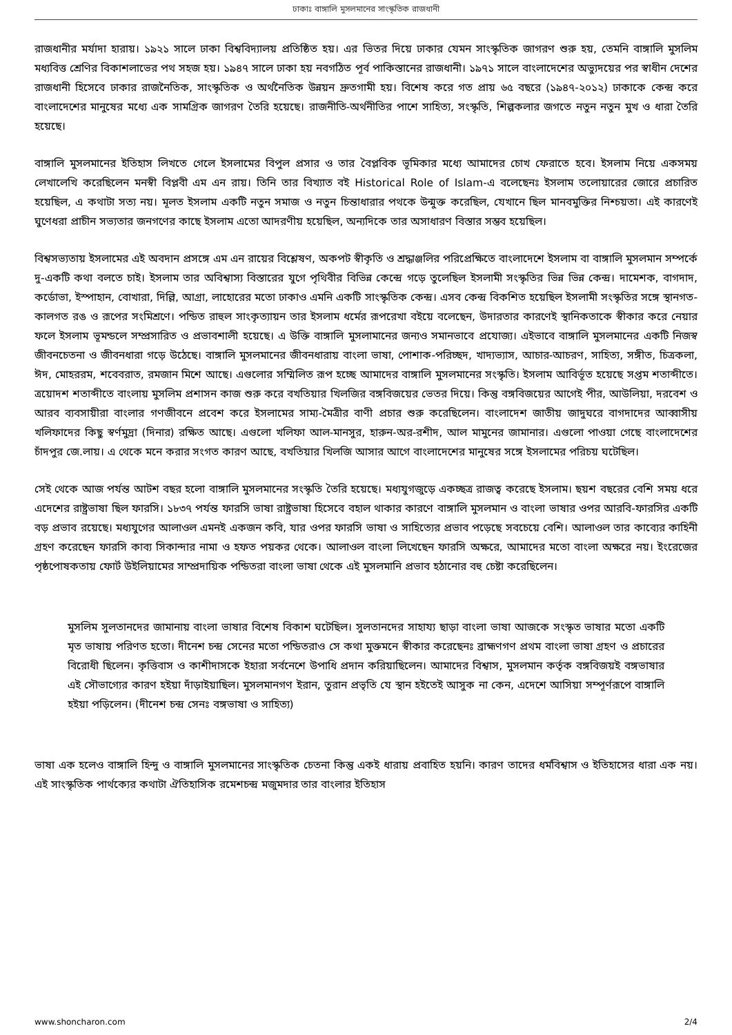ঢাকাঃ বাঙ্গালি মুসলমানের সাংস্কৃতিক রাজধানী
রাজধানীর মর্যাদা হারায়। ১৯২১ সালে ঢাকা বিশ্ববিদ্যালয় প্রতিষ্ঠিত হয়। এর ভিতর দিয়ে ঢাকার যেমন সাংস্কৃতিক জাগরণ শুরু হয়, তেমনি বাঙ্গালি মুসলিম মধ্যবিত্ত শ্রেণির বিকাশলাভের পথ সহজ হয়। ১৯৪৭ সালে ঢাকা হয় নবগঠিত পূর্ব পাকিস্তানের রাজধানী। ১৯৭১ সালে বাংলাদেশের অভ্যুদয়ের পর স্বাধীন দেশের রাজধানী হিসেবে ঢাকার রাজনৈতিক, সাংস্কৃতিক ও অর্থনৈতিক উন্নয়ন দ্রুতগামী হয়। বিশেষ করে গত প্রায় ৬৫ বছরে (১৯৪৭-২০১২) ঢাকাকে কেন্দ্র করে বাংলাদেশের মানুষের মধ্যে এক সামগ্রিক জাগরণ তৈরি হয়েছে। রাজনীতি-অর্থনীতির পাশে সাহিত্য, সংস্কৃতি, শিল্পকলার জগতে নতুন নতুন মুখ ও ধারা তৈরি হয়েছে।
বাঙ্গালি মুসলমানের ইতিহাস লিখতে গেলে ইসলামের বিপুল প্রসার ও তার বৈপ্লবিক ভূমিকার মধ্যে আমাদের চোখ ফেরাতে হবে। ইসলাম নিয়ে একসময় লেখালেখি করেছিলেন মনস্বী বিপ্লবী এম এন রায়। তিনি তার বিখ্যাত বই Historical Role of Islam-এ বলেছেনঃ ইসলাম তলোয়ারের জোরে প্রচারিত হয়েছিল, এ কথাটা সত্য নয়। মূলত ইসলাম একটি নতুন সমাজ ও নতুন চিন্তাধারার পথকে উন্মুক্ত করেছিল, যেখানে ছিল মানবমুক্তির নিশ্চয়তা। এই কারণেই ঘুণেধরা প্রাচীন সভ্যতার জনগণের কাছে ইসলাম এতো আদরণীয় হয়েছিল, অন্যদিকে তার অসাধারণ বিস্তার সম্ভব হয়েছিল।
বিশ্বসভ্যতায় ইসলামের এই অবদান প্রসঙ্গে এম এন রায়ের বিশ্লেষণ, অকপট স্বীকৃতি ও শ্রদ্ধাঞ্জলির পরিপ্রেক্ষিতে বাংলাদেশে ইসলাম বা বাঙ্গালি মুসলমান সম্পর্কে দু-একটি কথা বলতে চাই। ইসলাম তার অবিশ্বাস্য বিস্তারের যুগে পৃথিবীর বিভিন্ন কেন্দ্রে গড়ে তুলেছিল ইসলামী সংস্কৃতির ভিন্ন ভিন্ন কেন্দ্র। দামেশক, বাগদাদ, কর্ডোভা, ইস্পাহান, বোখারা, দিল্লি, আগ্রা, লাহোরের মতো ঢাকাও এমনি একটি সাংস্কৃতিক কেন্দ্র। এসব কেন্দ্র বিকশিত হয়েছিল ইসলামী সংস্কৃতির সঙ্গে স্থানগত-কালগত রঙ ও রূপের সংমিশ্রণে। পন্ডিত রাহুল সাংকৃত্যায়ন তার ইসলাম ধর্মের রূপরেখা বইয়ে বলেছেন, উদারতার কারণেই স্থানিকতাকে স্বীকার করে নেয়ার ফলে ইসলাম ভূমন্ডলে সম্প্রসারিত ও প্রভাবশালী হয়েছে। এ উক্তি বাঙ্গালি মুসলামানের জন্যও সমানভাবে প্রযোজ্য। এইভাবে বাঙ্গালি মুসলমানের একটি নিজস্ব জীবনচেতনা ও জীবনধারা গড়ে উঠেছে। বাঙ্গালি মুসলমানের জীবনধারায় বাংলা ভাষা, পোশাক-পরিচ্ছদ, খাদ্যভ্যাস, আচার-আচরণ, সাহিত্য, সঙ্গীত, চিত্রকলা, ঈদ, মোহররম, শবেবরাত, রমজান মিশে আছে। এগুলোর সম্মিলিত রূপ হচ্ছে আমাদের বাঙ্গালি মুসলমানের সংস্কৃতি। ইসলাম আবির্ভূত হয়েছে সপ্তম শতাব্দীতে। ত্রয়োদশ শতাব্দীতে বাংলায় মুসলিম প্রশাসন কাজ শুরু করে বখতিয়ার খিলজির বঙ্গবিজয়ের ভেতর দিয়ে। কিন্তু বঙ্গবিজয়ের আগেই পীর, আউলিয়া, দরবেশ ও আরব ব্যবসায়ীরা বাংলার গণজীবনে প্রবেশ করে ইসলামের সাম্য-মৈত্রীর বাণী প্রচার শুরু করেছিলেন। বাংলাদেশ জাতীয় জাদুঘরে বাগদাদের আব্বাসীয় খলিফাদের কিছু স্বর্ণমুদ্রা (দিনার) রক্ষিত আছে। এগুলো খলিফা আল-মানসুর, হারুন-অর-রশীদ, আল মামুনের জামানার। এগুলো পাওয়া গেছে বাংলাদেশের চাঁদপুর জে.লায়। এ থেকে মনে করার সংগত কারণ আছে, বখতিয়ার খিলজি আসার আগে বাংলাদেশের মানুষের সঙ্গে ইসলামের পরিচয় ঘটেছিল।
সেই থেকে আজ পর্যন্ত আটশ বছর হলো বাঙ্গালি মুসলমানের সংস্কৃতি তৈরি হয়েছে। মধ্যযুগজুড়ে একচ্ছত্র রাজত্ব করেছে ইসলাম। ছয়শ বছরের বেশি সময় ধরে এদেশের রাষ্ট্রভাষা ছিল ফারসি। ১৮৩৭ পর্যন্ত ফারসি ভাষা রাষ্ট্রভাষা হিসেবে বহাল থাকার কারণে বাঙ্গালি মুসলমান ও বাংলা ভাষার ওপর আরবি-ফারসির একটি বড় প্রভাব রয়েছে। মধ্যযুগের আলাওল এমনই একজন কবি, যার ওপর ফারসি ভাষা ও সাহিত্যের প্রভাব পড়েছে সবচেয়ে বেশি। আলাওল তার কাব্যের কাহিনী গ্রহণ করেছেন ফারসি কাব্য সিকান্দার নামা ও হফত পয়কর থেকে। আলাওল বাংলা লিখেছেন ফারসি অক্ষরে, আমাদের মতো বাংলা অক্ষরে নয়। ইংরেজের পৃষ্ঠপোষকতায় ফোর্ট উইলিয়ামের সাম্প্রদায়িক পন্ডিতরা বাংলা ভাষা থেকে এই মুসলমানি প্রভাব হঠানোর বহু চেষ্টা করেছিলেন।
মুসলিম সুলতানদের জামানায় বাংলা ভাষার বিশেষ বিকাশ ঘটেছিল। সুলতানদের সাহায্য ছাড়া বাংলা ভাষা আজকে সংস্কৃত ভাষার মতো একটি মৃত ভাষায় পরিণত হতো। দীনেশ চন্দ্র সেনের মতো পন্ডিতরাও সে কথা মুক্তমনে স্বীকার করেছেনঃ ব্রাহ্মণগণ প্রথম বাংলা ভাষা গ্রহণ ও প্রচারের বিরোধী ছিলেন। কৃত্তিবাস ও কাশীদাসকে ইহারা সর্বনেশে উপাধি প্রদান করিয়াছিলেন। আমাদের বিশ্বাস, মুসলমান কর্তৃক বঙ্গবিজয়ই বঙ্গভাষার এই সৌভাগ্যের কারণ হইয়া দাঁড়াইয়াছিল। মুসলমানগণ ইরান, তুরান প্রভৃতি যে স্থান হইতেই আসুক না কেন, এদেশে আসিয়া সম্পূর্ণরূপে বাঙ্গালি হইয়া পড়িলেন। (দীনেশ চন্দ্র সেনঃ বঙ্গভাষা ও সাহিত্য)
ভাষা এক হলেও বাঙ্গালি হিন্দু ও বাঙ্গালি মুসলমানের সাংস্কৃতিক চেতনা কিন্তু একই ধারায় প্রবাহিত হয়নি। কারণ তাদের ধর্মবিশ্বাস ও ইতিহাসের ধারা এক নয়। এই সাংস্কৃতিক পার্থক্যের কথাটা ঐতিহাসিক রমেশচন্দ্র মজুমদার তার বাংলার ইতিহাস
www.shoncharon.com 2/4